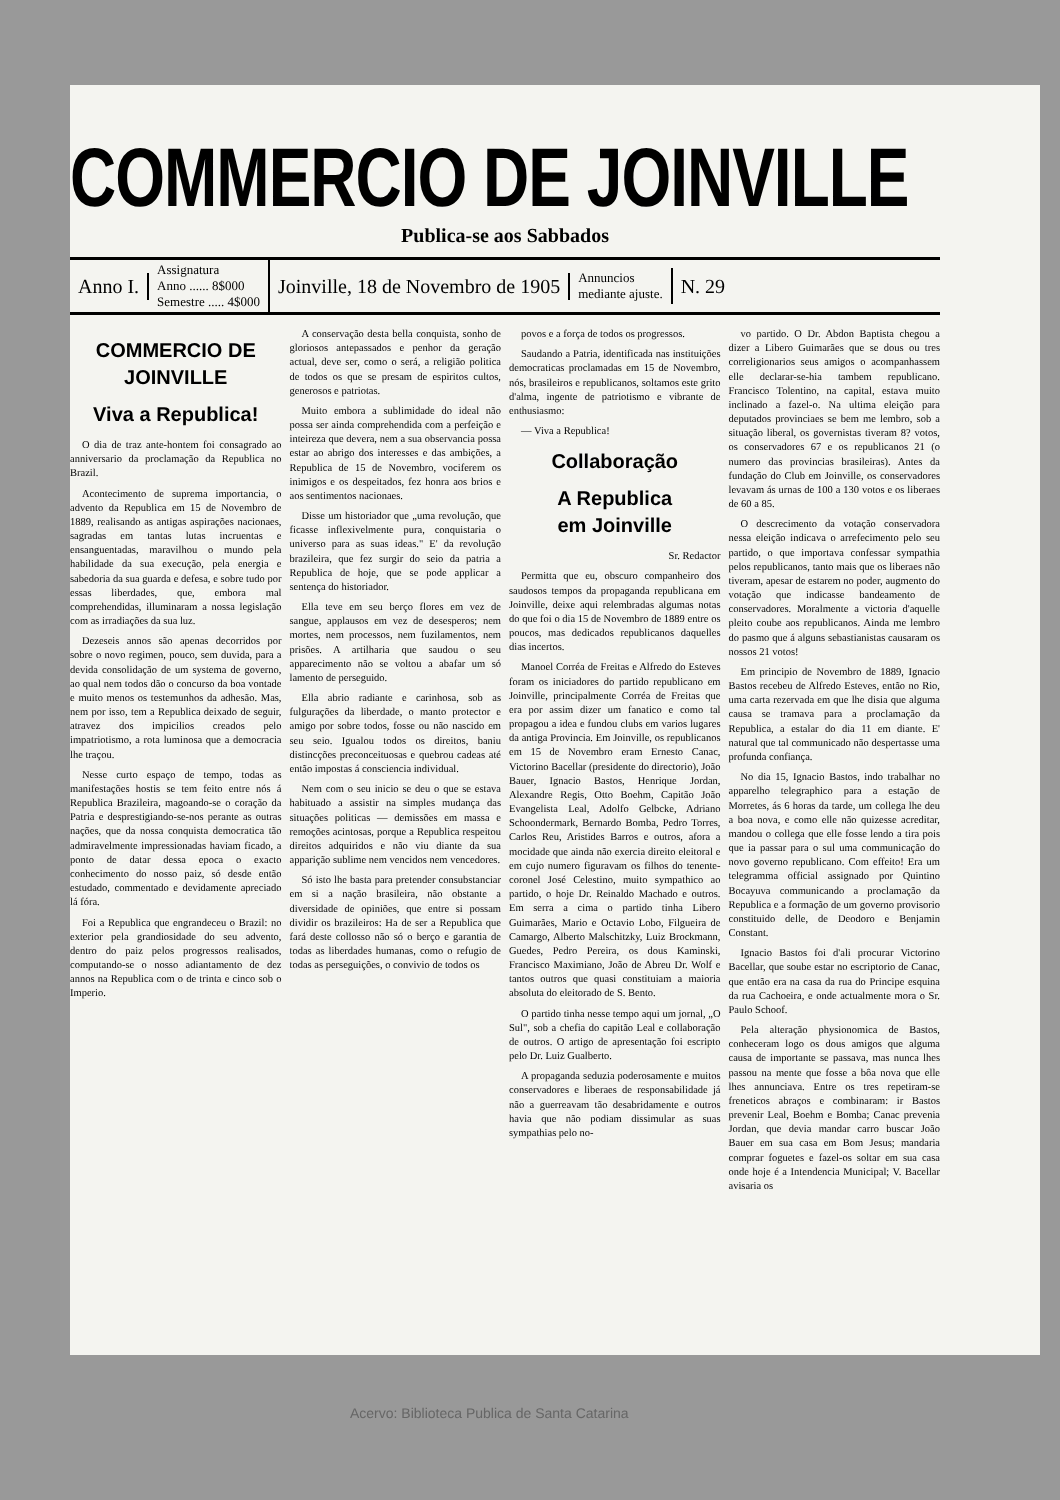COMMERCIO DE JOINVILLE
Publica-se aos Sabbados
Anno I.
Assignatura
Anno ...... 8$000
Semestre ..... 4$000
Joinville, 18 de Novembro de 1905
Annuncios
mediante ajuste.
N. 29
COMMERCIO DE JOINVILLE
Viva a Republica!
O dia de traz ante-hontem foi consagrado ao anniversario da proclamação da Republica no Brazil.
Acontecimento de suprema importancia, o advento da Republica em 15 de Novembro de 1889, realisando as antigas aspirações nacionaes, sagradas em tantas lutas incruentas e ensanguentadas, maravilhou o mundo pela habilidade da sua execução, pela energia e sabedoria da sua guarda e defesa, e sobre tudo por essas liberdades, que, embora mal comprehendidas, illuminaram a nossa legislação com as irradiações da sua luz.
Dezeseis annos são apenas decorridos por sobre o novo regimen, pouco, sem duvida, para a devida consolidação de um systema de governo, ao qual nem todos dão o concurso da boa vontade e muito menos os testemunhos da adhesão. Mas, nem por isso, tem a Republica deixado de seguir, atravez dos impicilios creados pelo impatriotismo, a rota luminosa que a democracia lhe traçou.
Nesse curto espaço de tempo, todas as manifestações hostis se tem feito entre nós á Republica Brazileira, magoando-se o coração da Patria e desprestigiando-se-nos perante as outras nações, que da nossa conquista democratica tão admiravelmente impressionadas haviam ficado, a ponto de datar dessa epoca o exacto conhecimento do nosso paiz, só desde então estudado, commentado e devidamente apreciado lá fóra.
Foi a Republica que engrandeceu o Brazil: no exterior pela grandiosidade do seu advento, dentro do paiz pelos progressos realisados, computando-se o nosso adiantamento de dez annos na Republica com o de trinta e cinco sob o Imperio.
A conservação desta bella conquista, sonho de gloriosos antepassados e penhor da geração actual, deve ser, como o será, a religião politica de todos os que se presam de espiritos cultos, generosos e patriotas.
Muito embora a sublimidade do ideal não possa ser ainda comprehendida com a perfeição e inteireza que devera, nem a sua observancia possa estar ao abrigo dos interesses e das ambições, a Republica de 15 de Novembro, vociferem os inimigos e os despeitados, fez honra aos brios e aos sentimentos nacionaes.
Disse um historiador que „uma revolução, que ficasse inflexivelmente pura, conquistaria o universo para as suas ideas." E' da revolução brazileira, que fez surgir do seio da patria a Republica de hoje, que se pode applicar a sentença do historiador.
Ella teve em seu berço flores em vez de sangue, applausos em vez de desesperos; nem mortes, nem processos, nem fuzilamentos, nem prisões. A artilharia que saudou o seu apparecimento não se voltou a abafar um só lamento de perseguido.
Ella abrio radiante e carinhosa, sob as fulgurações da liberdade, o manto protector e amigo por sobre todos, fosse ou não nascido em seu seio. Igualou todos os direitos, baniu distincções preconceituosas e quebrou cadeas até então impostas á consciencia individual.
Nem com o seu inicio se deu o que se estava habituado a assistir na simples mudança das situações politicas — demissões em massa e remoções acintosas, porque a Republica respeitou direitos adquiridos e não viu diante da sua apparição sublime nem vencidos nem vencedores.
Só isto lhe basta para pretender consubstanciar em si a nação brasileira, não obstante a diversidade de opiniões, que entre si possam dividir os brazileiros: Ha de ser a Republica que fará deste collosso não só o berço e garantia de todas as liberdades humanas, como o refugio de todas as perseguições, o convivio de todos os
povos e a força de todos os progressos.
Saudando a Patria, identificada nas instituições democraticas proclamadas em 15 de Novembro, nós, brasileiros e republicanos, soltamos este grito d'alma, ingente de patriotismo e vibrante de enthusiasmo:
— Viva a Republica!
Collaboração
A Republica
em Joinville
Sr. Redactor
Permitta que eu, obscuro companheiro dos saudosos tempos da propaganda republicana em Joinville, deixe aqui relembradas algumas notas do que foi o dia 15 de Novembro de 1889 entre os poucos, mas dedicados republicanos daquelles dias incertos.
Manoel Corréa de Freitas e Alfredo do Esteves foram os iniciadores do partido republicano em Joinville, principalmente Corréa de Freitas que era por assim dizer um fanatico e como tal propagou a idea e fundou clubs em varios lugares da antiga Provincia. Em Joinville, os republicanos em 15 de Novembro eram Ernesto Canac, Victorino Bacellar (presidente do directorio), João Bauer, Ignacio Bastos, Henrique Jordan, Alexandre Regis, Otto Boehm, Capitão João Evangelista Leal, Adolfo Gelbcke, Adriano Schoondermark, Bernardo Bomba, Pedro Torres, Carlos Reu, Aristides Barros e outros, afora a mocidade que ainda não exercia direito eleitoral e em cujo numero figuravam os filhos do tenente-coronel José Celestino, muito sympathico ao partido, o hoje Dr. Reinaldo Machado e outros. Em serra a cima o partido tinha Libero Guimarães, Mario e Octavio Lobo, Filgueira de Camargo, Alberto Malschitzky, Luiz Brockmann, Guedes, Pedro Pereira, os dous Kaminski, Francisco Maximiano, João de Abreu Dr. Wolf e tantos outros que quasi constituiam a maioria absoluta do eleitorado de S. Bento.
O partido tinha nesse tempo aqui um jornal, „O Sul", sob a chefia do capitão Leal e collaboração de outros. O artigo de apresentação foi escripto pelo Dr. Luiz Gualberto.
A propaganda seduzia poderosamente e muitos conservadores e liberaes de responsabilidade já não a guerreavam tão desabridamente e outros havia que não podiam dissimular as suas sympathias pelo no-
vo partido. O Dr. Abdon Baptista chegou a dizer a Libero Guimarães que se dous ou tres correligionarios seus amigos o acompanhassem elle declarar-se-hia tambem republicano. Francisco Tolentino, na capital, estava muito inclinado a fazel-o. Na ultima eleição para deputados provinciaes se bem me lembro, sob a situação liberal, os governistas tiveram 8? votos, os conservadores 67 e os republicanos 21 (o numero das provincias brasileiras). Antes da fundação do Club em Joinville, os conservadores levavam ás urnas de 100 a 130 votos e os liberaes de 60 a 85.
O descrecimento da votação conservadora nessa eleição indicava o arrefecimento pelo seu partido, o que importava confessar sympathia pelos republicanos, tanto mais que os liberaes não tiveram, apesar de estarem no poder, augmento do votação que indicasse bandeamento de conservadores. Moralmente a victoria d'aquelle pleito coube aos republicanos. Ainda me lembro do pasmo que á alguns sebastianistas causaram os nossos 21 votos!
Em principio de Novembro de 1889, Ignacio Bastos recebeu de Alfredo Esteves, então no Rio, uma carta rezervada em que lhe disia que alguma causa se tramava para a proclamação da Republica, a estalar do dia 11 em diante. E' natural que tal communicado não despertasse uma profunda confiança.
No dia 15, Ignacio Bastos, indo trabalhar no apparelho telegraphico para a estação de Morretes, ás 6 horas da tarde, um collega lhe deu a boa nova, e como elle não quizesse acreditar, mandou o collega que elle fosse lendo a tira pois que ia passar para o sul uma communicação do novo governo republicano. Com effeito! Era um telegramma official assignado por Quintino Bocayuva communicando a proclamação da Republica e a formação de um governo provisorio constituido delle, de Deodoro e Benjamin Constant.
Ignacio Bastos foi d'ali procurar Victorino Bacellar, que soube estar no escriptorio de Canac, que então era na casa da rua do Principe esquina da rua Cachoeira, e onde actualmente mora o Sr. Paulo Schoof.
Pela alteração physionomica de Bastos, conheceram logo os dous amigos que alguma causa de importante se passava, mas nunca lhes passou na mente que fosse a bôa nova que elle lhes annunciava. Entre os tres repetiram-se freneticos abraços e combinaram: ir Bastos prevenir Leal, Boehm e Bomba; Canac prevenia Jordan, que devia mandar carro buscar João Bauer em sua casa em Bom Jesus; mandaria comprar foguetes e fazel-os soltar em sua casa onde hoje é a Intendencia Municipal; V. Bacellar avisaria os
Acervo: Biblioteca Publica de Santa Catarina